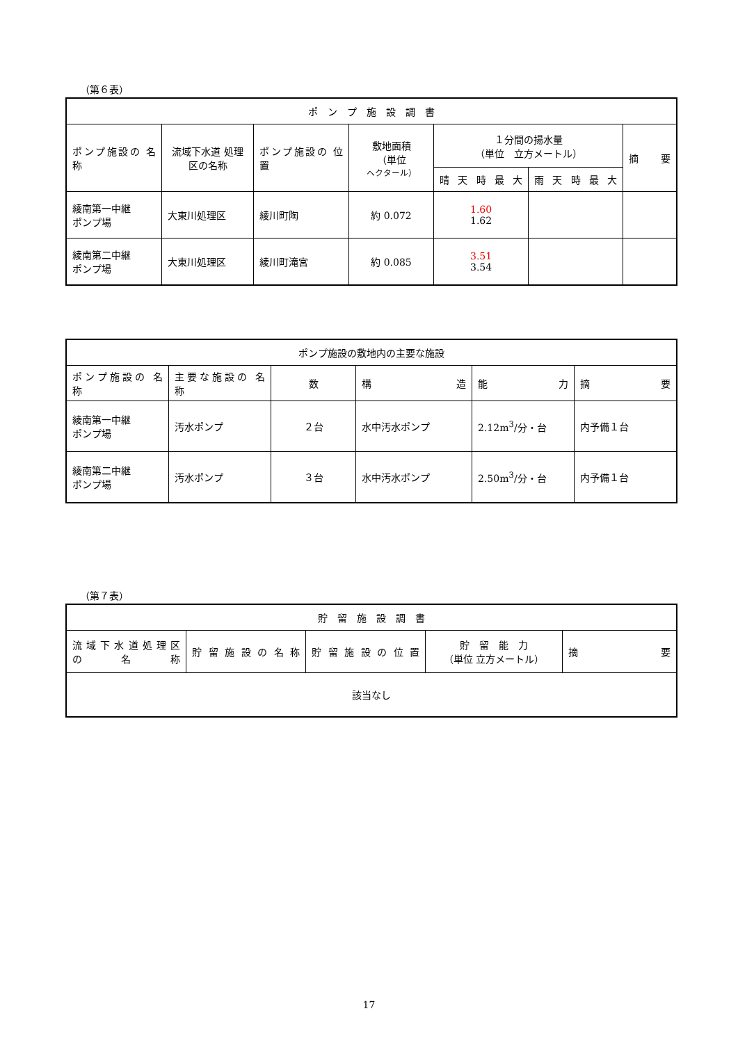（第６表）
| ポ ン プ 施 設 調 書 | | | | | | |
| --- | --- | --- | --- | --- | --- | --- |
| ポンプ施設の 名 称 | 流域下水道 処理区の名称 | ポンプ施設の 位 置 | 敷地面積 （単位 ヘクタール） | １分間の揚水量 （単位 立方メートル） | | 摘 要 |
| | | | | 晴 天 時 最 大 | 雨 天 時 最 大 | |
| 綾南第一中継 ポンプ場 | 大東川処理区 | 綾川町陶 | 約 0.072 | 1.60 1.62 | | |
| 綾南第二中継 ポンプ場 | 大東川処理区 | 綾川町滝宮 | 約 0.085 | 3.51 3.54 | | |
| ポンプ施設の敷地内の主要な施設 | | | | | |
| --- | --- | --- | --- | --- | --- |
| ポンプ施設の 名 称 | 主要な施設の 名 称 | 数 | 構 造 | 能 力 | 摘 要 |
| 綾南第一中継 ポンプ場 | 汚水ポンプ | ２台 | 水中汚水ポンプ | 2.12m<sup>3</sup>/分・台 | 内予備１台 |
| 綾南第二中継 ポンプ場 | 汚水ポンプ | ３台 | 水中汚水ポンプ | 2.50m<sup>3</sup>/分・台 | 内予備１台 |
（第７表）
| 貯 留 施 設 調 書 | | | | |
| --- | --- | --- | --- | --- |
| 流 域 下 水 道 処 理 区 の 名 称 | 貯留施設の名称 | 貯留施設の位置 | 貯 留 能 力 （単位 立方メートル） | 摘 要 |
| 該当なし | | | | |
17